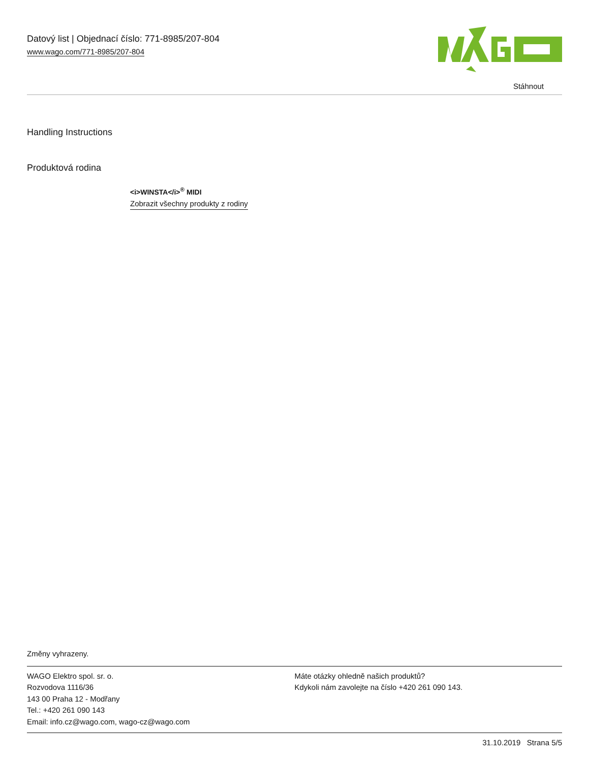Datový list | Objednací číslo: 771-8985/207-804
www.wago.com/771-8985/207-804
Stáhnout
Handling Instructions
Produktová rodina
<i>WINSTA</i><sup>®</sup> MIDI
Zobrazit všechny produkty z rodiny
Změny vyhrazeny.
WAGO Elektro spol. sr. o.
Rozvodova 1116/36
143 00 Praha 12 - Modřany
Tel.: +420 261 090 143
Email: info.cz@wago.com, wago-cz@wago.com
Máte otázky ohledně našich produktů?
Kdykoli nám zavolejte na číslo +420 261 090 143.
31.10.2019 Strana 5/5